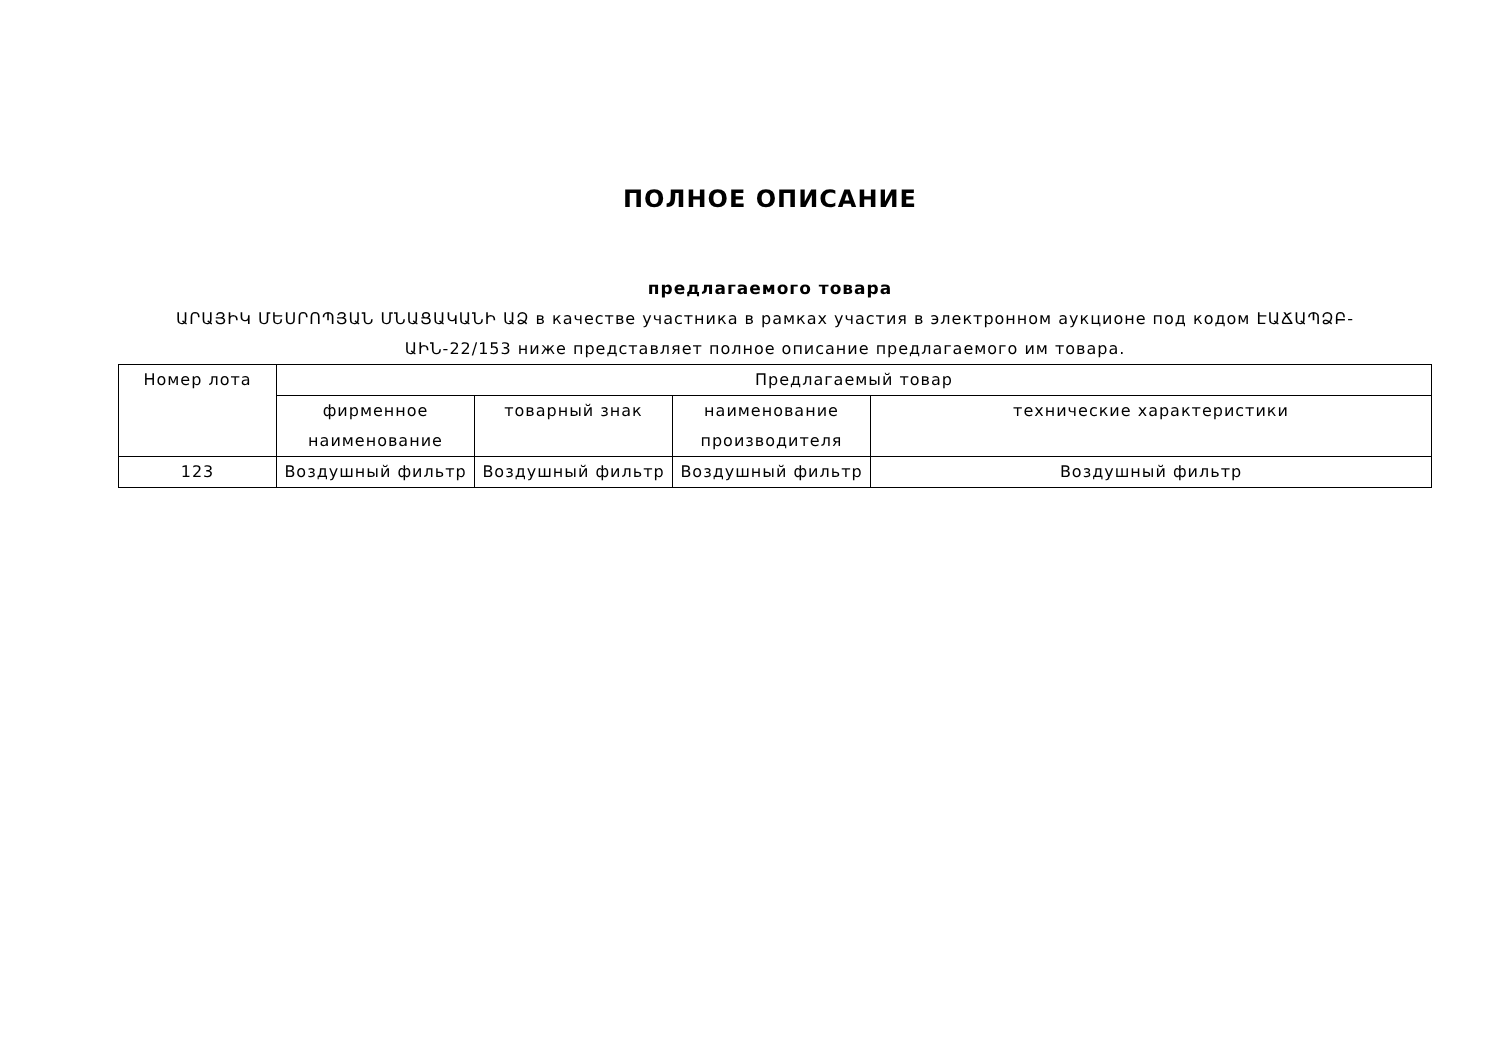ПОЛНОЕ ОПИСАНИЕ
предлагаемого товара
ԱՐԱՅԻԿ ՄԵՍՐՈՊՅԱՆ ՄՆԱՑԱԿԱՆԻ ԱՁ в качестве участника в рамках участия в электронном аукционе под кодом ԷԱՃԱՊՁԲ-ԱԻՆ-22/153 ниже представляет полное описание предлагаемого им товара.
| Номер лота | Предлагаемый товар | | | |
| --- | --- | --- | --- | --- |
| | фирменное наименование | товарный знак | наименование производителя | технические характеристики |
| 123 | Воздушный фильтр | Воздушный фильтр | Воздушный фильтр | Воздушный фильтр |